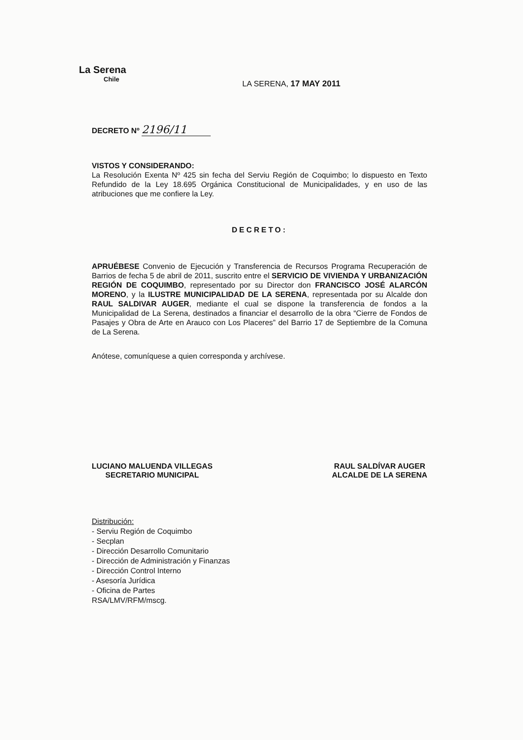La Serena
Chile
LA SERENA, 17 MAY 2011
DECRETO Nº 2196/11
VISTOS Y CONSIDERANDO:
La Resolución Exenta Nº 425 sin fecha del Serviu Región de Coquimbo; lo dispuesto en Texto Refundido de la Ley 18.695 Orgánica Constitucional de Municipalidades, y en uso de las atribuciones que me confiere la Ley.
DECRETO:
APRUÉBESE Convenio de Ejecución y Transferencia de Recursos Programa Recuperación de Barrios de fecha 5 de abril de 2011, suscrito entre el SERVICIO DE VIVIENDA Y URBANIZACIÓN REGIÓN DE COQUIMBO, representado por su Director don FRANCISCO JOSÉ ALARCÓN MORENO, y la ILUSTRE MUNICIPALIDAD DE LA SERENA, representada por su Alcalde don RAUL SALDIVAR AUGER, mediante el cual se dispone la transferencia de fondos a la Municipalidad de La Serena, destinados a financiar el desarrollo de la obra “Cierre de Fondos de Pasajes y Obra de Arte en Arauco con Los Placeres” del Barrio 17 de Septiembre de la Comuna de La Serena.
Anótese, comuníquese a quien corresponda y archívese.
LUCIANO MALUENDA VILLEGAS
SECRETARIO MUNICIPAL
RAUL SALDÍVAR AUGER
ALCALDE DE LA SERENA
Distribución:
- Serviu Región de Coquimbo
- Secplan
- Dirección Desarrollo Comunitario
- Dirección de Administración y Finanzas
- Dirección Control Interno
- Asesoría Jurídica
- Oficina de Partes
RSA/LMV/RFM/mscg.